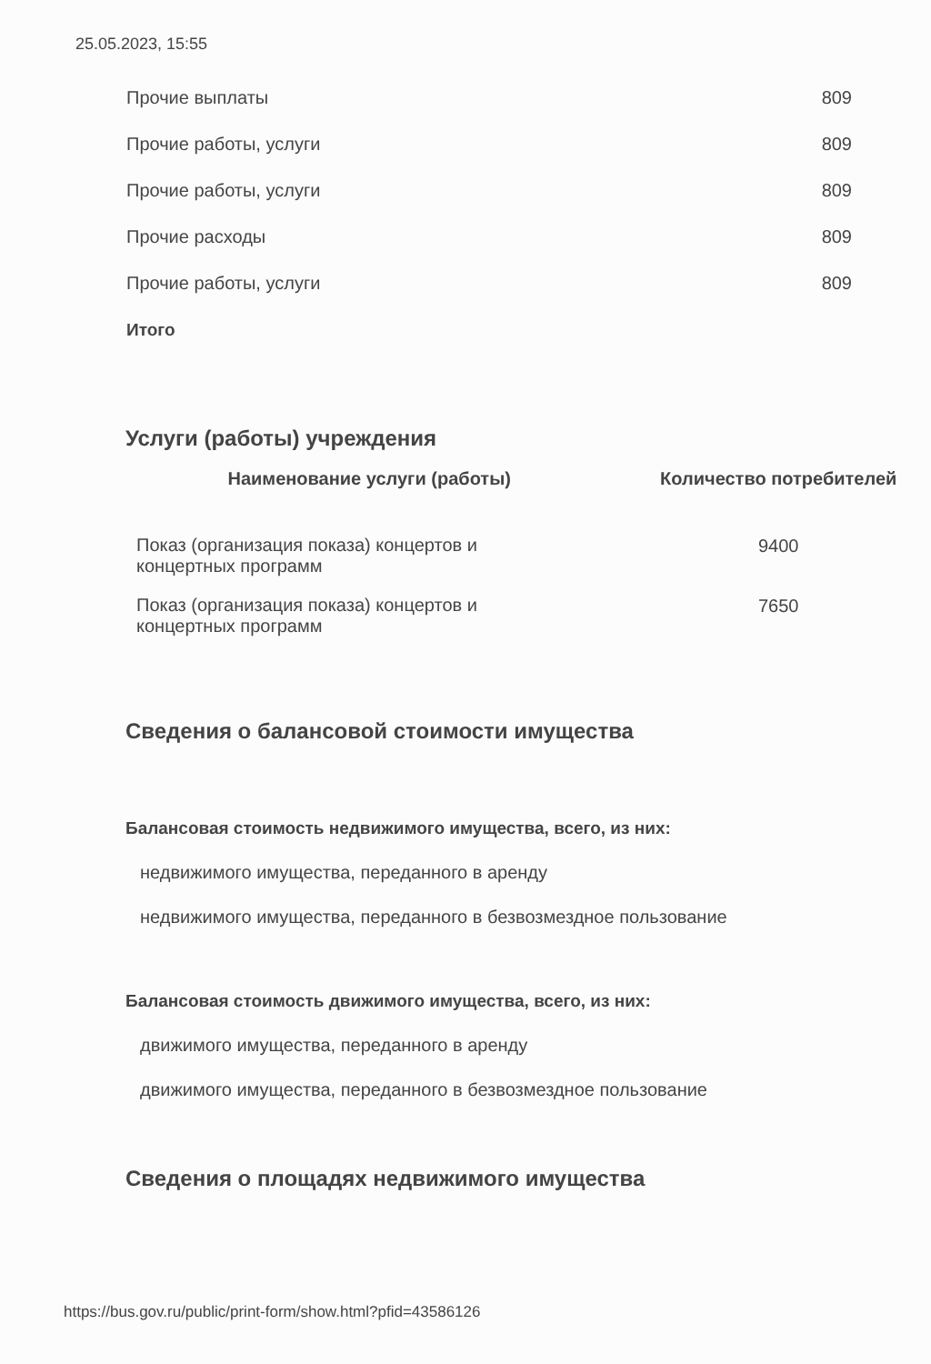25.05.2023, 15:55
| Прочие выплаты | 809 |
| Прочие работы, услуги | 809 |
| Прочие работы, услуги | 809 |
| Прочие расходы | 809 |
| Прочие работы, услуги | 809 |
| Итого | |
Услуги (работы) учреждения
| Наименование услуги (работы) | Количество потребителей |
| --- | --- |
| Показ (организация показа) концертов и концертных программ | 9400 |
| Показ (организация показа) концертов и концертных программ | 7650 |
Сведения о балансовой стоимости имущества
Балансовая стоимость недвижимого имущества, всего, из них:
недвижимого имущества, переданного в аренду
недвижимого имущества, переданного в безвозмездное пользование
Балансовая стоимость движимого имущества, всего, из них:
движимого имущества, переданного в аренду
движимого имущества, переданного в безвозмездное пользование
Сведения о площадях недвижимого имущества
https://bus.gov.ru/public/print-form/show.html?pfid=43586126